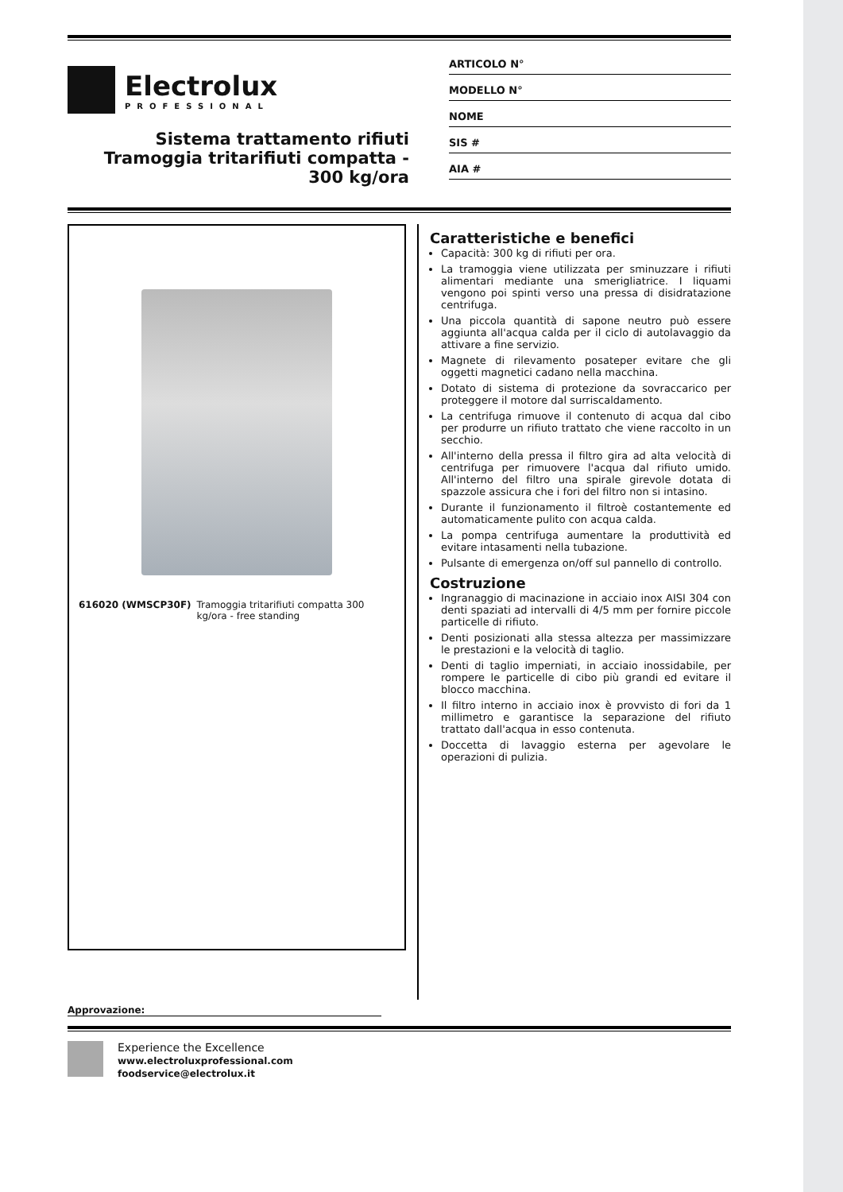Electrolux
PROFESSIONAL
Sistema trattamento rifiuti
Tramoggia tritarifiuti compatta -
300 kg/ora
ARTICOLO N°
MODELLO N°
NOME
SIS #
AIA #
616020 (WMSCP30F) Tramoggia tritarifiuti compatta 300 kg/ora - free standing
Caratteristiche e benefici
Capacità: 300 kg di rifiuti per ora.
La tramoggia viene utilizzata per sminuzzare i rifiuti alimentari mediante una smerigliatrice. I liquami vengono poi spinti verso una pressa di disidratazione centrifuga.
Una piccola quantità di sapone neutro può essere aggiunta all'acqua calda per il ciclo di autolavaggio da attivare a fine servizio.
Magnete di rilevamento posateper evitare che gli oggetti magnetici cadano nella macchina.
Dotato di sistema di protezione da sovraccarico per proteggere il motore dal surriscaldamento.
La centrifuga rimuove il contenuto di acqua dal cibo per produrre un rifiuto trattato che viene raccolto in un secchio.
All'interno della pressa il filtro gira ad alta velocità di centrifuga per rimuovere l'acqua dal rifiuto umido. All'interno del filtro una spirale girevole dotata di spazzole assicura che i fori del filtro non si intasino.
Durante il funzionamento il filtroè costantemente ed automaticamente pulito con acqua calda.
La pompa centrifuga aumentare la produttività ed evitare intasamenti nella tubazione.
Pulsante di emergenza on/off sul pannello di controllo.
Costruzione
Ingranaggio di macinazione in acciaio inox AISI 304 con denti spaziati ad intervalli di 4/5 mm per fornire piccole particelle di rifiuto.
Denti posizionati alla stessa altezza per massimizzare le prestazioni e la velocità di taglio.
Denti di taglio imperniati, in acciaio inossidabile, per rompere le particelle di cibo più grandi ed evitare il blocco macchina.
Il filtro interno in acciaio inox è provvisto di fori da 1 millimetro e garantisce la separazione del rifiuto trattato dall'acqua in esso contenuta.
Doccetta di lavaggio esterna per agevolare le operazioni di pulizia.
Approvazione:
Experience the Excellence
www.electroluxprofessional.com
foodservice@electrolux.it